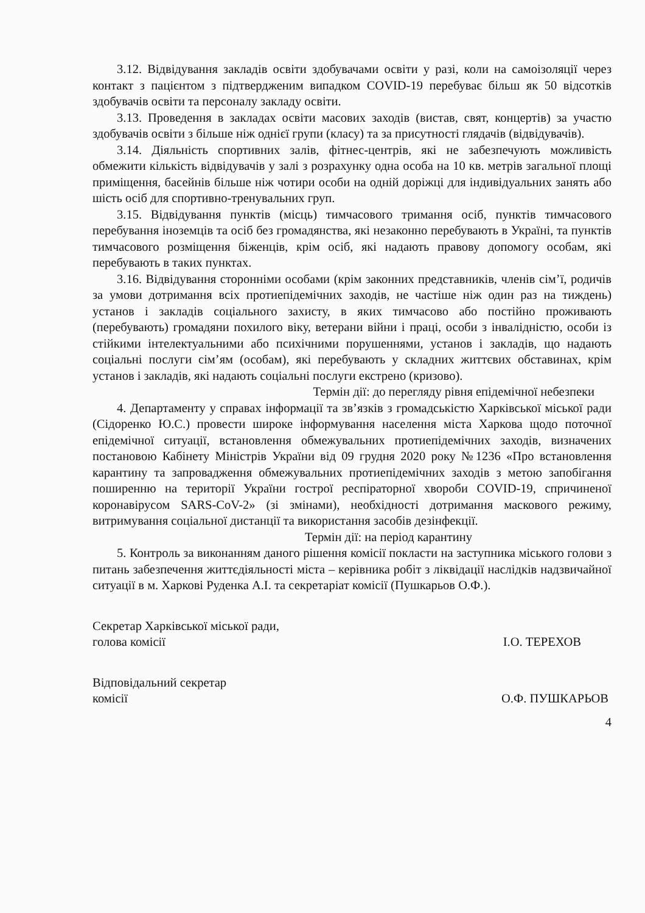3.12. Відвідування закладів освіти здобувачами освіти у разі, коли на самоізоляції через контакт з пацієнтом з підтвердженим випадком COVID-19 перебуває більш як 50 відсотків здобувачів освіти та персоналу закладу освіти.
3.13. Проведення в закладах освіти масових заходів (вистав, свят, концертів) за участю здобувачів освіти з більше ніж однієї групи (класу) та за присутності глядачів (відвідувачів).
3.14. Діяльність спортивних залів, фітнес-центрів, які не забезпечують можливість обмежити кількість відвідувачів у залі з розрахунку одна особа на 10 кв. метрів загальної площі приміщення, басейнів більше ніж чотири особи на одній доріжці для індивідуальних занять або шість осіб для спортивно-тренувальних груп.
3.15. Відвідування пунктів (місць) тимчасового тримання осіб, пунктів тимчасового перебування іноземців та осіб без громадянства, які незаконно перебувають в Україні, та пунктів тимчасового розміщення біженців, крім осіб, які надають правову допомогу особам, які перебувають в таких пунктах.
3.16. Відвідування сторонніми особами (крім законних представників, членів сім’ї, родичів за умови дотримання всіх протиепідемічних заходів, не частіше ніж один раз на тиждень) установ і закладів соціального захисту, в яких тимчасово або постійно проживають (перебувають) громадяни похилого віку, ветерани війни і праці, особи з інвалідністю, особи із стійкими інтелектуальними або психічними порушеннями, установ і закладів, що надають соціальні послуги сім’ям (особам), які перебувають у складних життєвих обставинах, крім установ і закладів, які надають соціальні послуги екстрено (кризово).
Термін дії: до перегляду рівня епідемічної небезпеки
4. Департаменту у справах інформації та зв’язків з громадськістю Харківської міської ради (Сідоренко Ю.С.) провести широке інформування населення міста Харкова щодо поточної епідемічної ситуації, встановлення обмежувальних протиепідемічних заходів, визначених постановою Кабінету Міністрів України від 09 грудня 2020 року №1236 «Про встановлення карантину та запровадження обмежувальних протиепідемічних заходів з метою запобігання поширенню на території України гострої респіраторної хвороби COVID-19, спричиненої коронавірусом SARS-CoV-2» (зі змінами), необхідності дотримання маскового режиму, витримування соціальної дистанції та використання засобів дезінфекції.
Термін дії: на період карантину
5. Контроль за виконанням даного рішення комісії покласти на заступника міського голови з питань забезпечення життєдіяльності міста – керівника робіт з ліквідації наслідків надзвичайної ситуації в м. Харкові Руденка А.І. та секретаріат комісії (Пушкарьов О.Ф.).
Секретар Харківської міської ради,
голова комісії
І.О. ТЕРЕХОВ
Відповідальний секретар
комісії
О.Ф. ПУШКАРЬОВ
4